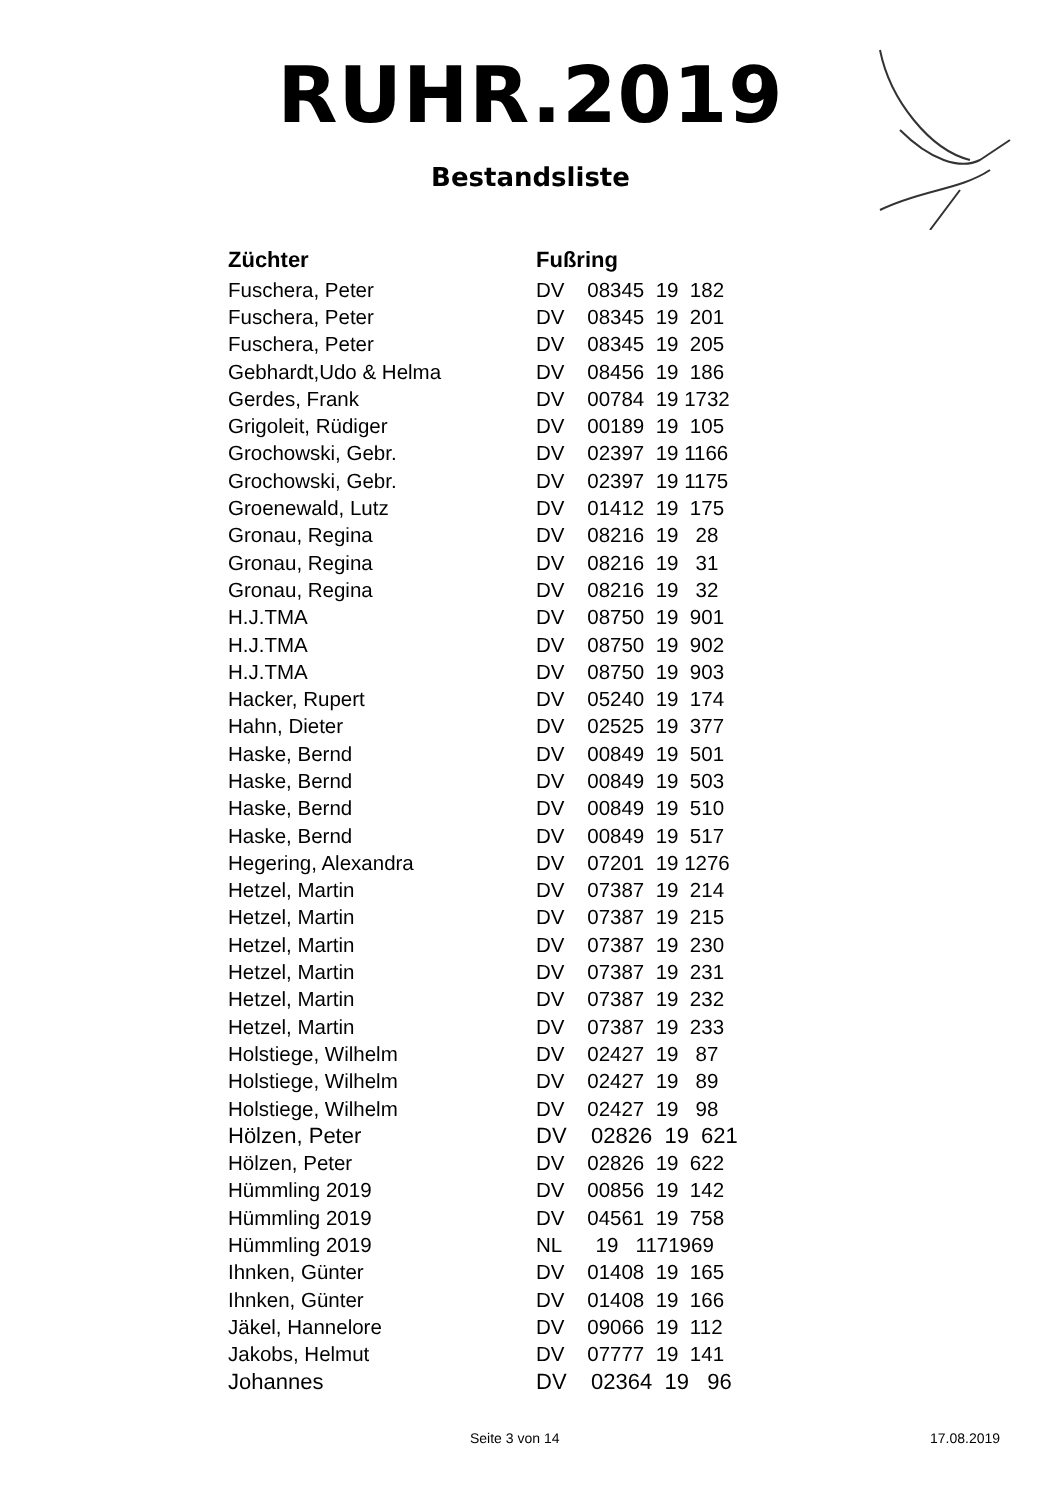RUHR.2019
Bestandsliste
| Züchter | Fußring |
| --- | --- |
| Fuschera, Peter | DV 08345 19 182 |
| Fuschera, Peter | DV 08345 19 201 |
| Fuschera, Peter | DV 08345 19 205 |
| Gebhardt,Udo & Helma | DV 08456 19 186 |
| Gerdes, Frank | DV 00784 19 1732 |
| Grigoleit, Rüdiger | DV 00189 19 105 |
| Grochowski, Gebr. | DV 02397 19 1166 |
| Grochowski, Gebr. | DV 02397 19 1175 |
| Groenewald, Lutz | DV 01412 19 175 |
| Gronau, Regina | DV 08216 19 28 |
| Gronau, Regina | DV 08216 19 31 |
| Gronau, Regina | DV 08216 19 32 |
| H.J.TMA | DV 08750 19 901 |
| H.J.TMA | DV 08750 19 902 |
| H.J.TMA | DV 08750 19 903 |
| Hacker, Rupert | DV 05240 19 174 |
| Hahn, Dieter | DV 02525 19 377 |
| Haske, Bernd | DV 00849 19 501 |
| Haske, Bernd | DV 00849 19 503 |
| Haske, Bernd | DV 00849 19 510 |
| Haske, Bernd | DV 00849 19 517 |
| Hegering, Alexandra | DV 07201 19 1276 |
| Hetzel, Martin | DV 07387 19 214 |
| Hetzel, Martin | DV 07387 19 215 |
| Hetzel, Martin | DV 07387 19 230 |
| Hetzel, Martin | DV 07387 19 231 |
| Hetzel, Martin | DV 07387 19 232 |
| Hetzel, Martin | DV 07387 19 233 |
| Holstiege, Wilhelm | DV 02427 19 87 |
| Holstiege, Wilhelm | DV 02427 19 89 |
| Holstiege, Wilhelm | DV 02427 19 98 |
| Hölzen, Peter | DV 02826 19 621 |
| Hölzen, Peter | DV 02826 19 622 |
| Hümmling 2019 | DV 00856 19 142 |
| Hümmling 2019 | DV 04561 19 758 |
| Hümmling 2019 | NL 19 1171969 |
| Ihnken, Günter | DV 01408 19 165 |
| Ihnken, Günter | DV 01408 19 166 |
| Jäkel, Hannelore | DV 09066 19 112 |
| Jakobs, Helmut | DV 07777 19 141 |
| Johannes | DV 02364 19 96 |
Seite 3 von 14 17.08.2019